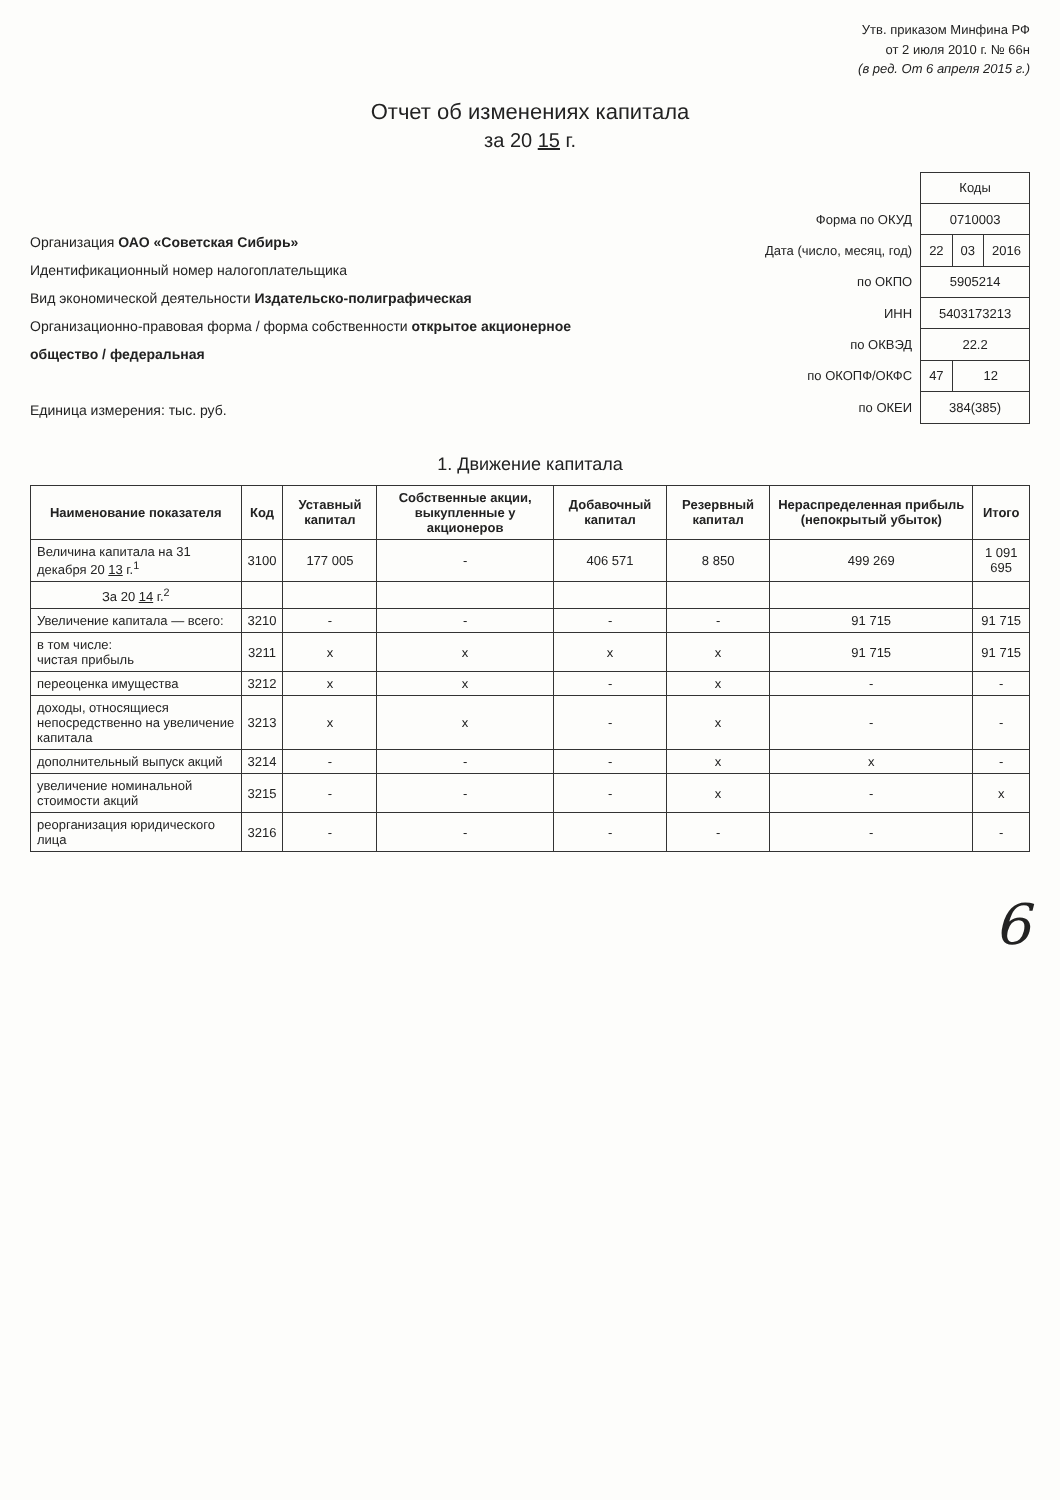Утв. приказом Минфина РФ
от 2 июля 2010 г. № 66н
(в ред. От 6 апреля 2015 г.)
Отчет об изменениях капитала
за 20 15 г.
Организация ОАО «Советская Сибирь»
Идентификационный номер налогоплательщика
Вид экономической деятельности Издательско-полиграфическая
Организационно-правовая форма / форма собственности открытое акционерное общество / федеральная
Единица измерения: тыс. руб.
| | Коды | | |
| Форма по ОКУД | 0710003 | | |
| Дата (число, месяц, год) | 22 | 03 | 2016 |
| по ОКПО | 5905214 | | |
| ИНН | 5403173213 | | |
| по ОКВЭД | 22.2 | | |
| по ОКОПФ/ОКФС | 47 | 12 | |
| по ОКЕИ | 384(385) | | |
1. Движение капитала
| Наименование показателя | Код | Уставный капитал | Собственные акции, выкупленные у акционеров | Добавочный капитал | Резервный капитал | Нераспределенная прибыль (непокрытый убыток) | Итого |
| --- | --- | --- | --- | --- | --- | --- | --- |
| Величина капитала на 31 декабря 20 13 г.<sup>1</sup> | 3100 | 177 005 | - | 406 571 | 8 850 | 499 269 | 1 091 695 |
| За 20 14 г.<sup>2</sup> | | | | | | | |
| Увеличение капитала — всего: | 3210 | - | - | - | - | 91 715 | 91 715 |
| в том числе: чистая прибыль | 3211 | x | x | x | x | 91 715 | 91 715 |
| переоценка имущества | 3212 | x | x | - | x | - | - |
| доходы, относящиеся непосредственно на увеличение капитала | 3213 | x | x | - | x | - | - |
| дополнительный выпуск акций | 3214 | - | - | - | x | x | - |
| увеличение номинальной стоимости акций | 3215 | - | - | - | x | - | x |
| реорганизация юридического лица | 3216 | - | - | - | - | - | - |
6